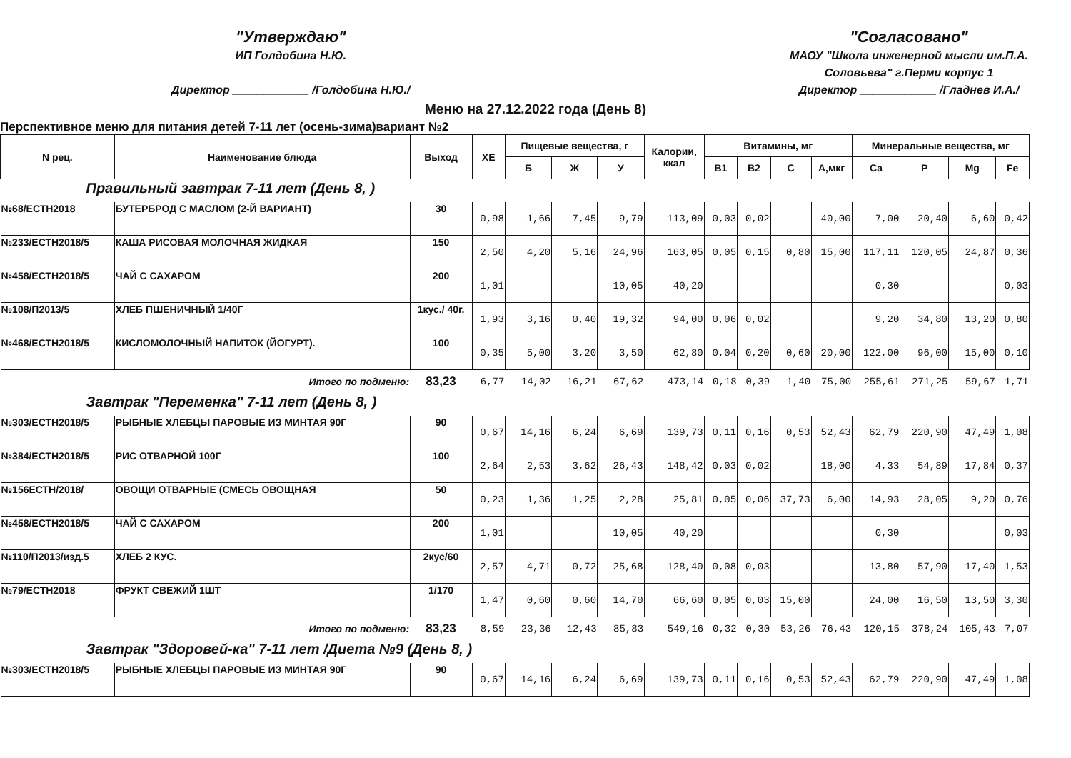"Утверждаю"
ИП Голдобина Н.Ю.
Директор ____________ /Голдобина Н.Ю./
"Согласовано"
МАОУ "Школа инженерной мысли им.П.А.
Соловьева" г.Перми корпус 1
Директор ____________ /Гладнев И.А./
Меню на 27.12.2022 года (День 8)
Перспективное меню для питания детей 7-11 лет (осень-зима)вариант №2
| N рец. | Наименование блюда | Выход | ХЕ | Пищевые вещества, г | | | Калории, ккал | Витамины, мг | | | | Минеральные вещества, мг | | | |
| --- | --- | --- | --- | --- | --- | --- | --- | --- | --- | --- | --- | --- | --- | --- | --- |
| | | | | Б | Ж | У | | B1 | B2 | C | А,мкг | Ca | P | Mg | Fe |
| Правильный завтрак 7-11 лет (День 8, ) | | | | | | | | | | | | | | | |
| №68/ЕСТН2018 | БУТЕРБРОД С МАСЛОМ (2-Й ВАРИАНТ) | 30 | 0,98 | 1,66 | 7,45 | 9,79 | 113,09 | 0,03 | 0,02 | | 40,00 | 7,00 | 20,40 | 6,60 | 0,42 |
| №233/ЕСТН2018/5 | КАША РИСОВАЯ МОЛОЧНАЯ ЖИДКАЯ | 150 | 2,50 | 4,20 | 5,16 | 24,96 | 163,05 | 0,05 | 0,15 | 0,80 | 15,00 | 117,11 | 120,05 | 24,87 | 0,36 |
| №458/ЕСТН2018/5 | ЧАЙ С САХАРОМ | 200 | 1,01 | | | 10,05 | 40,20 | | | | | 0,30 | | | 0,03 |
| №108/П2013/5 | ХЛЕБ ПШЕНИЧНЫЙ 1/40Г | 1кус./ 40г. | 1,93 | 3,16 | 0,40 | 19,32 | 94,00 | 0,06 | 0,02 | | | 9,20 | 34,80 | 13,20 | 0,80 |
| №468/ЕСТН2018/5 | КИСЛОМОЛОЧНЫЙ НАПИТОК (ЙОГУРТ). | 100 | 0,35 | 5,00 | 3,20 | 3,50 | 62,80 | 0,04 | 0,20 | 0,60 | 20,00 | 122,00 | 96,00 | 15,00 | 0,10 |
| | Итого по подменю: | 83,23 | 6,77 | 14,02 | 16,21 | 67,62 | 473,14 | 0,18 | 0,39 | 1,40 | 75,00 | 255,61 | 271,25 | 59,67 | 1,71 |
| Завтрак "Переменка" 7-11 лет (День 8, ) | | | | | | | | | | | | | | | |
| №303/ЕСТН2018/5 | РЫБНЫЕ ХЛЕБЦЫ ПАРОВЫЕ ИЗ МИНТАЯ 90Г | 90 | 0,67 | 14,16 | 6,24 | 6,69 | 139,73 | 0,11 | 0,16 | 0,53 | 52,43 | 62,79 | 220,90 | 47,49 | 1,08 |
| №384/ЕСТН2018/5 | РИС ОТВАРНОЙ 100Г | 100 | 2,64 | 2,53 | 3,62 | 26,43 | 148,42 | 0,03 | 0,02 | | 18,00 | 4,33 | 54,89 | 17,84 | 0,37 |
| №156ЕСТН/2018/ | ОВОЩИ ОТВАРНЫЕ (СМЕСЬ ОВОЩНАЯ | 50 | 0,23 | 1,36 | 1,25 | 2,28 | 25,81 | 0,05 | 0,06 | 37,73 | 6,00 | 14,93 | 28,05 | 9,20 | 0,76 |
| №458/ЕСТН2018/5 | ЧАЙ С САХАРОМ | 200 | 1,01 | | | 10,05 | 40,20 | | | | | 0,30 | | | 0,03 |
| №110/П2013/изд.5 | ХЛЕБ 2 КУС. | 2кус/60 | 2,57 | 4,71 | 0,72 | 25,68 | 128,40 | 0,08 | 0,03 | | | 13,80 | 57,90 | 17,40 | 1,53 |
| №79/ЕСТН2018 | ФРУКТ СВЕЖИЙ 1ШТ | 1/170 | 1,47 | 0,60 | 0,60 | 14,70 | 66,60 | 0,05 | 0,03 | 15,00 | | 24,00 | 16,50 | 13,50 | 3,30 |
| | Итого по подменю: | 83,23 | 8,59 | 23,36 | 12,43 | 85,83 | 549,16 | 0,32 | 0,30 | 53,26 | 76,43 | 120,15 | 378,24 | 105,43 | 7,07 |
| Завтрак "Здоровей-ка" 7-11 лет /Диета №9 (День 8, ) | | | | | | | | | | | | | | | |
| №303/ЕСТН2018/5 | РЫБНЫЕ ХЛЕБЦЫ ПАРОВЫЕ ИЗ МИНТАЯ 90Г | 90 | 0,67 | 14,16 | 6,24 | 6,69 | 139,73 | 0,11 | 0,16 | 0,53 | 52,43 | 62,79 | 220,90 | 47,49 | 1,08 |